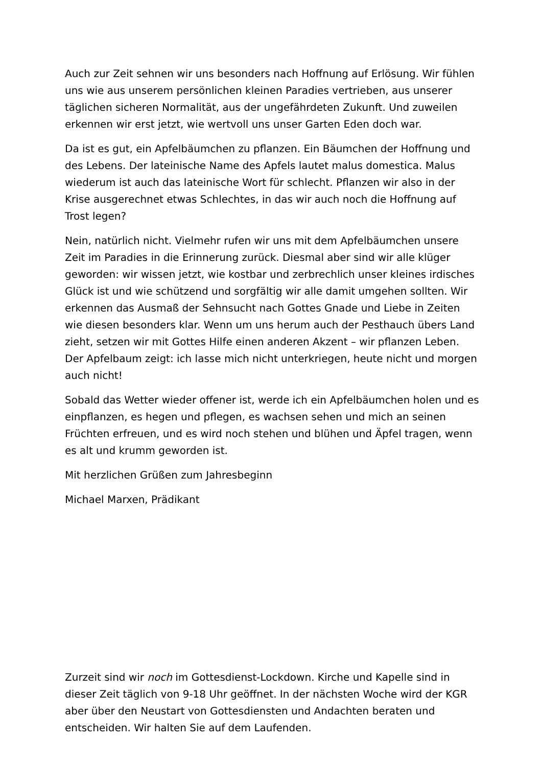Auch zur Zeit sehnen wir uns besonders nach Hoffnung auf Erlösung. Wir fühlen uns wie aus unserem persönlichen kleinen Paradies vertrieben, aus unserer täglichen sicheren Normalität, aus der ungefährdeten Zukunft. Und zuweilen erkennen wir erst jetzt, wie wertvoll uns unser Garten Eden doch war.
Da ist es gut, ein Apfelbäumchen zu pflanzen. Ein Bäumchen der Hoffnung und des Lebens. Der lateinische Name des Apfels lautet malus domestica. Malus wiederum ist auch das lateinische Wort für schlecht. Pflanzen wir also in der Krise ausgerechnet etwas Schlechtes, in das wir auch noch die Hoffnung auf Trost legen?
Nein, natürlich nicht. Vielmehr rufen wir uns mit dem Apfelbäumchen unsere Zeit im Paradies in die Erinnerung zurück. Diesmal aber sind wir alle klüger geworden: wir wissen jetzt, wie kostbar und zerbrechlich unser kleines irdisches Glück ist und wie schützend und sorgfältig wir alle damit umgehen sollten. Wir erkennen das Ausmaß der Sehnsucht nach Gottes Gnade und Liebe in Zeiten wie diesen besonders klar. Wenn um uns herum auch der Pesthauch übers Land zieht, setzen wir mit Gottes Hilfe einen anderen Akzent – wir pflanzen Leben. Der Apfelbaum zeigt: ich lasse mich nicht unterkriegen, heute nicht und morgen auch nicht!
Sobald das Wetter wieder offener ist, werde ich ein Apfelbäumchen holen und es einpflanzen, es hegen und pflegen, es wachsen sehen und mich an seinen Früchten erfreuen, und es wird noch stehen und blühen und Äpfel tragen, wenn es alt und krumm geworden ist.
Mit herzlichen Grüßen zum Jahresbeginn
Michael Marxen, Prädikant
Zurzeit sind wir noch im Gottesdienst-Lockdown. Kirche und Kapelle sind in dieser Zeit täglich von 9-18 Uhr geöffnet. In der nächsten Woche wird der KGR aber über den Neustart von Gottesdiensten und Andachten beraten und entscheiden. Wir halten Sie auf dem Laufenden.